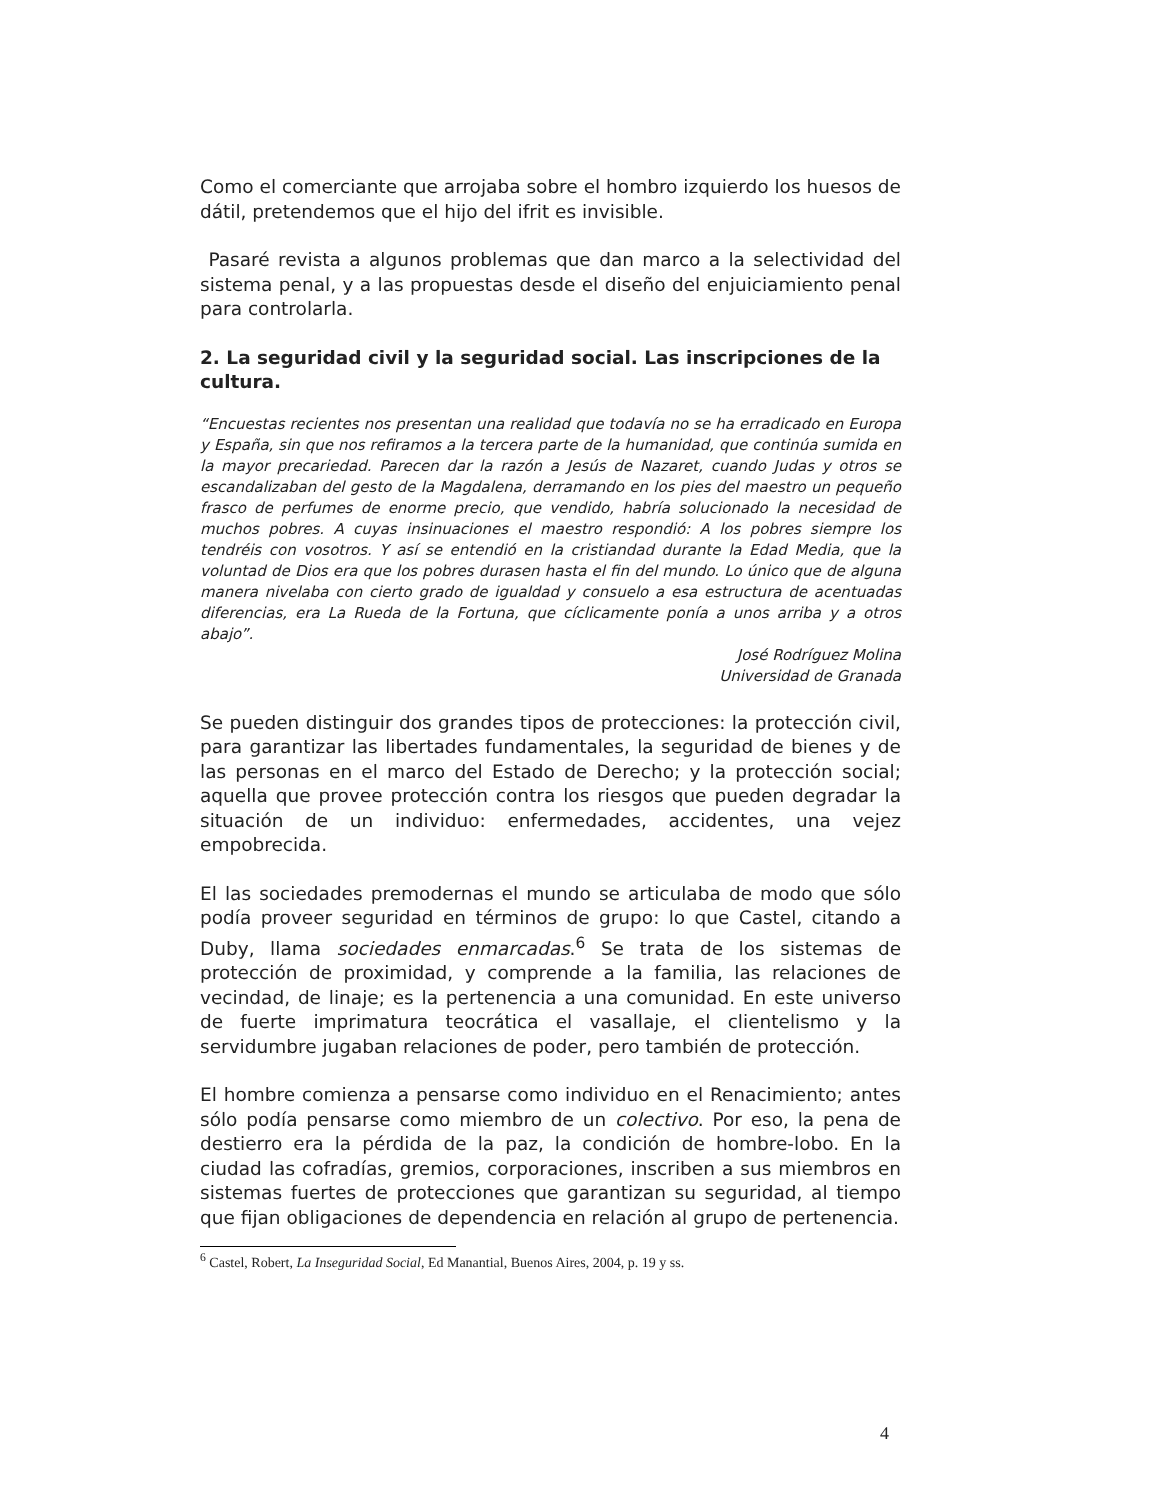Como el comerciante que arrojaba sobre el hombro izquierdo los huesos de dátil, pretendemos que el hijo del ifrit es invisible.
Pasaré revista a algunos problemas que dan marco a la selectividad del sistema penal, y a las propuestas desde el diseño del enjuiciamiento penal para controlarla.
2. La seguridad civil y la seguridad social. Las inscripciones de la cultura.
“Encuestas recientes nos presentan una realidad que todavía no se ha erradicado en Europa y España, sin que nos refiramos a la tercera parte de la humanidad, que continúa sumida en la mayor precariedad. Parecen dar la razón a Jesús de Nazaret, cuando Judas y otros se escandalizaban del gesto de la Magdalena, derramando en los pies del maestro un pequeño frasco de perfumes de enorme precio, que vendido, habría solucionado la necesidad de muchos pobres. A cuyas insinuaciones el maestro respondió: A los pobres siempre los tendréis con vosotros. Y así se entendió en la cristiandad durante la Edad Media, que la voluntad de Dios era que los pobres durasen hasta el fin del mundo. Lo único que de alguna manera nivelaba con cierto grado de igualdad y consuelo a esa estructura de acentuadas diferencias, era La Rueda de la Fortuna, que cíclicamente ponía a unos arriba y a otros abajo”.
José Rodríguez Molina
Universidad de Granada
Se pueden distinguir dos grandes tipos de protecciones: la protección civil, para garantizar las libertades fundamentales, la seguridad de bienes y de las personas en el marco del Estado de Derecho; y la protección social; aquella que provee protección contra los riesgos que pueden degradar la situación de un individuo: enfermedades, accidentes, una vejez empobrecida.
El las sociedades premodernas el mundo se articulaba de modo que sólo podía proveer seguridad en términos de grupo: lo que Castel, citando a Duby, llama sociedades enmarcadas.<sup>6</sup> Se trata de los sistemas de protección de proximidad, y comprende a la familia, las relaciones de vecindad, de linaje; es la pertenencia a una comunidad. En este universo de fuerte imprimatura teocrática el vasallaje, el clientelismo y la servidumbre jugaban relaciones de poder, pero también de protección.
El hombre comienza a pensarse como individuo en el Renacimiento; antes sólo podía pensarse como miembro de un colectivo. Por eso, la pena de destierro era la pérdida de la paz, la condición de hombre-lobo. En la ciudad las cofradías, gremios, corporaciones, inscriben a sus miembros en sistemas fuertes de protecciones que garantizan su seguridad, al tiempo que fijan obligaciones de dependencia en relación al grupo de pertenencia.
<sup>6</sup> Castel, Robert, La Inseguridad Social, Ed Manantial, Buenos Aires, 2004, p. 19 y ss.
4